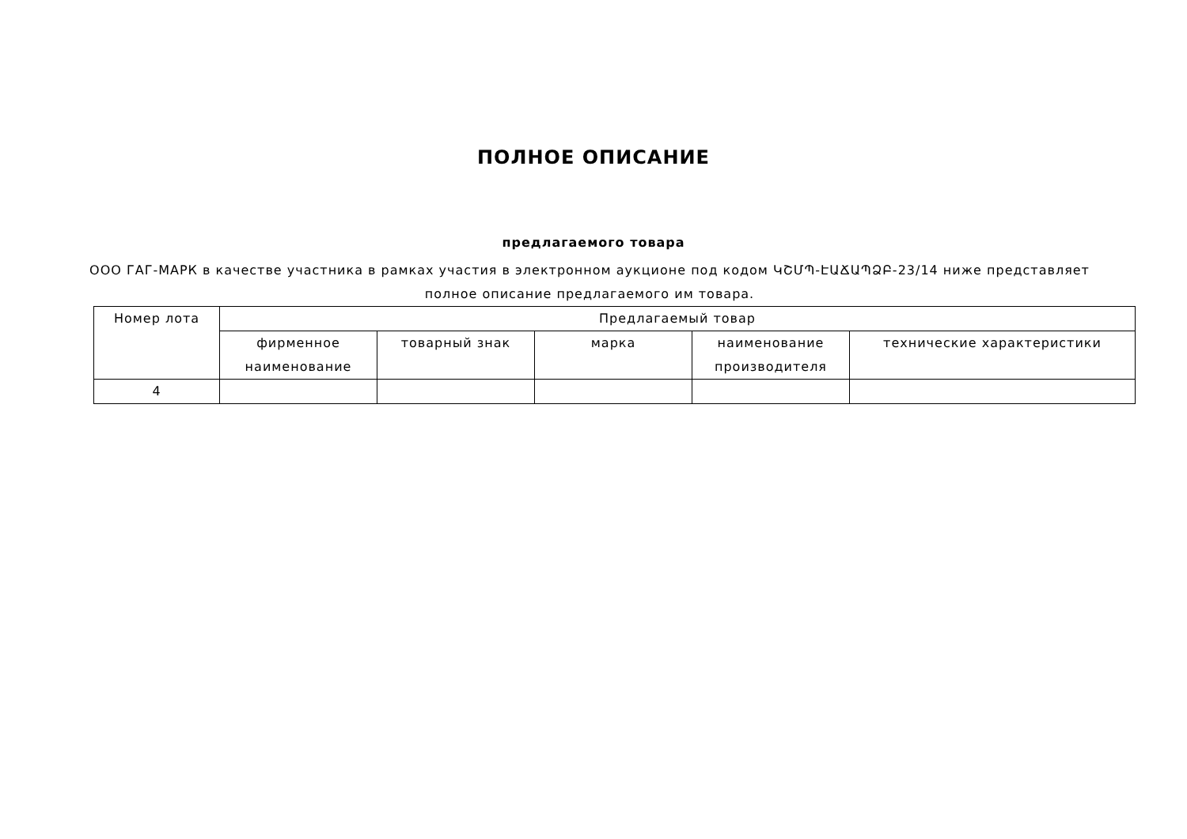ПОЛНОЕ ОПИСАНИЕ
предлагаемого товара
ООО ГАГ-МАРК в качестве участника в рамках участия в электронном аукционе под кодом ԿՇՄՊ-ԷԱՃԱՊՁԲ-23/14 ниже представляет полное описание предлагаемого им товара.
| Номер лота | Предлагаемый товар | | | | |
| --- | --- | --- | --- | --- | --- |
| | фирменное наименование | товарный знак | марка | наименование производителя | технические характеристики |
| 4 | | | | | |